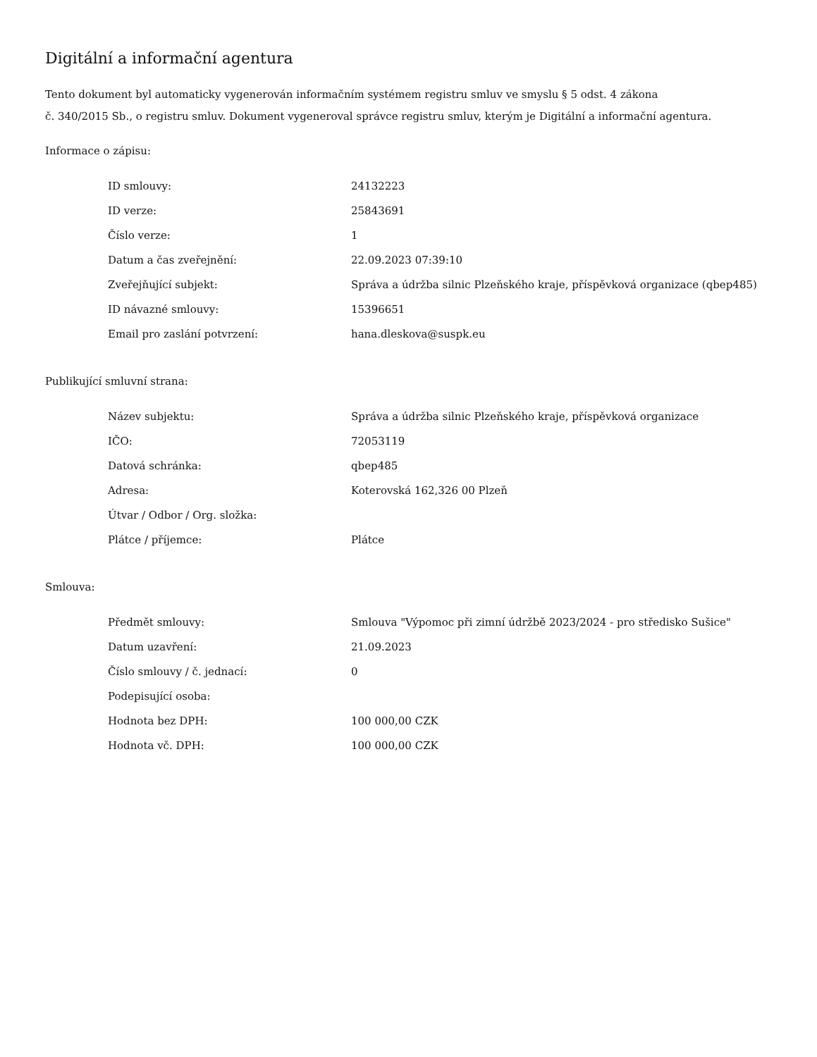Digitální a informační agentura
Tento dokument byl automaticky vygenerován informačním systémem registru smluv ve smyslu § 5 odst. 4 zákona
č. 340/2015 Sb., o registru smluv. Dokument vygeneroval správce registru smluv, kterým je Digitální a informační agentura.
Informace o zápisu:
| ID smlouvy: | 24132223 |
| ID verze: | 25843691 |
| Číslo verze: | 1 |
| Datum a čas zveřejnění: | 22.09.2023 07:39:10 |
| Zveřejňující subjekt: | Správa a údržba silnic Plzeňského kraje, příspěvková organizace (qbep485) |
| ID návazné smlouvy: | 15396651 |
| Email pro zaslání potvrzení: | hana.dleskova@suspk.eu |
Publikující smluvní strana:
| Název subjektu: | Správa a údržba silnic Plzeňského kraje, příspěvková organizace |
| IČO: | 72053119 |
| Datová schránka: | qbep485 |
| Adresa: | Koterovská 162,326 00 Plzeň |
| Útvar / Odbor / Org. složka: | |
| Plátce / příjemce: | Plátce |
Smlouva:
| Předmět smlouvy: | Smlouva "Výpomoc při zimní údržbě 2023/2024 - pro středisko Sušice" |
| Datum uzavření: | 21.09.2023 |
| Číslo smlouvy / č. jednací: | 0 |
| Podepisující osoba: | |
| Hodnota bez DPH: | 100 000,00 CZK |
| Hodnota vč. DPH: | 100 000,00 CZK |